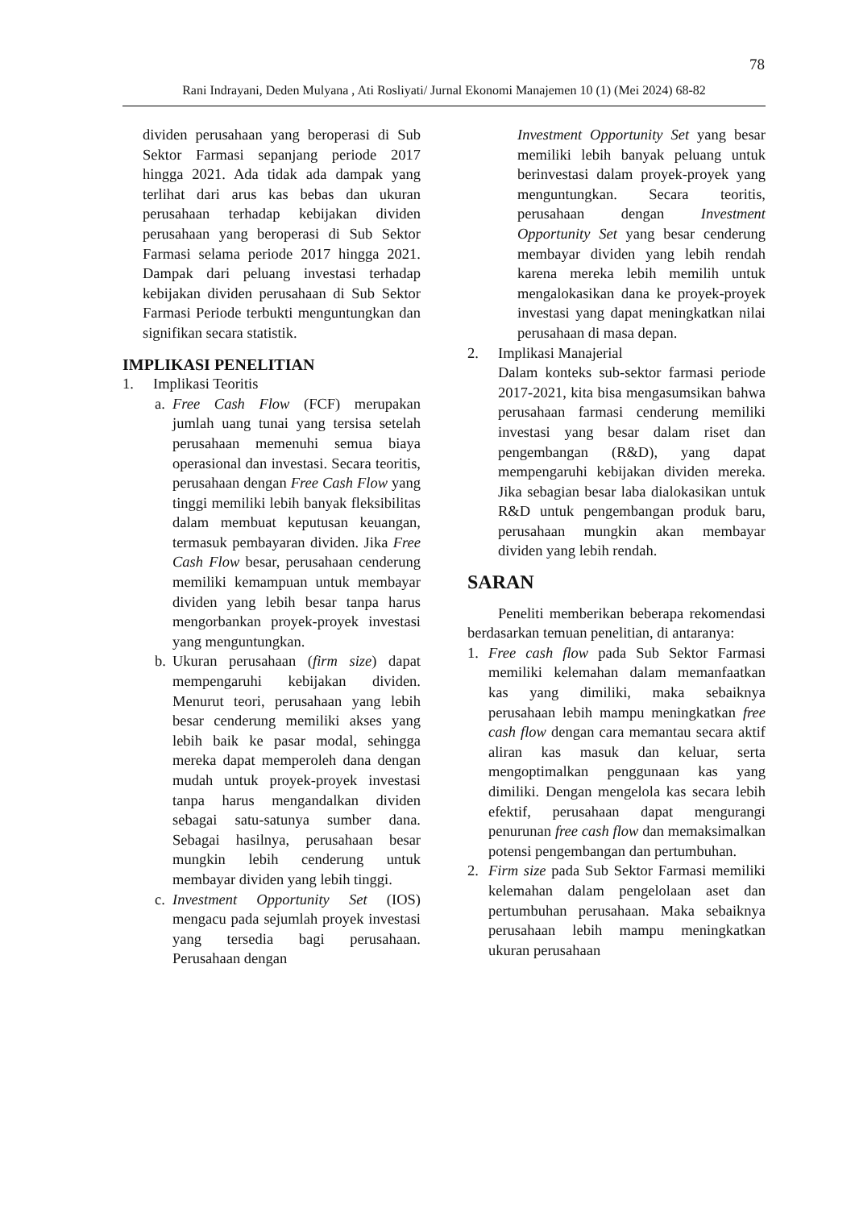78
Rani Indrayani, Deden Mulyana , Ati Rosliyati/ Jurnal Ekonomi Manajemen 10 (1) (Mei 2024) 68-82
dividen perusahaan yang beroperasi di Sub Sektor Farmasi sepanjang periode 2017 hingga 2021. Ada tidak ada dampak yang terlihat dari arus kas bebas dan ukuran perusahaan terhadap kebijakan dividen perusahaan yang beroperasi di Sub Sektor Farmasi selama periode 2017 hingga 2021. Dampak dari peluang investasi terhadap kebijakan dividen perusahaan di Sub Sektor Farmasi Periode terbukti menguntungkan dan signifikan secara statistik.
IMPLIKASI PENELITIAN
1. Implikasi Teoritis
a. Free Cash Flow (FCF) merupakan jumlah uang tunai yang tersisa setelah perusahaan memenuhi semua biaya operasional dan investasi. Secara teoritis, perusahaan dengan Free Cash Flow yang tinggi memiliki lebih banyak fleksibilitas dalam membuat keputusan keuangan, termasuk pembayaran dividen. Jika Free Cash Flow besar, perusahaan cenderung memiliki kemampuan untuk membayar dividen yang lebih besar tanpa harus mengorbankan proyek-proyek investasi yang menguntungkan.
b. Ukuran perusahaan (firm size) dapat mempengaruhi kebijakan dividen. Menurut teori, perusahaan yang lebih besar cenderung memiliki akses yang lebih baik ke pasar modal, sehingga mereka dapat memperoleh dana dengan mudah untuk proyek-proyek investasi tanpa harus mengandalkan dividen sebagai satu-satunya sumber dana. Sebagai hasilnya, perusahaan besar mungkin lebih cenderung untuk membayar dividen yang lebih tinggi.
c. Investment Opportunity Set (IOS) mengacu pada sejumlah proyek investasi yang tersedia bagi perusahaan. Perusahaan dengan
Investment Opportunity Set yang besar memiliki lebih banyak peluang untuk berinvestasi dalam proyek-proyek yang menguntungkan. Secara teoritis, perusahaan dengan Investment Opportunity Set yang besar cenderung membayar dividen yang lebih rendah karena mereka lebih memilih untuk mengalokasikan dana ke proyek-proyek investasi yang dapat meningkatkan nilai perusahaan di masa depan.
2. Implikasi Manajerial
Dalam konteks sub-sektor farmasi periode 2017-2021, kita bisa mengasumsikan bahwa perusahaan farmasi cenderung memiliki investasi yang besar dalam riset dan pengembangan (R&D), yang dapat mempengaruhi kebijakan dividen mereka. Jika sebagian besar laba dialokasikan untuk R&D untuk pengembangan produk baru, perusahaan mungkin akan membayar dividen yang lebih rendah.
SARAN
Peneliti memberikan beberapa rekomendasi berdasarkan temuan penelitian, di antaranya:
1. Free cash flow pada Sub Sektor Farmasi memiliki kelemahan dalam memanfaatkan kas yang dimiliki, maka sebaiknya perusahaan lebih mampu meningkatkan free cash flow dengan cara memantau secara aktif aliran kas masuk dan keluar, serta mengoptimalkan penggunaan kas yang dimiliki. Dengan mengelola kas secara lebih efektif, perusahaan dapat mengurangi penurunan free cash flow dan memaksimalkan potensi pengembangan dan pertumbuhan.
2. Firm size pada Sub Sektor Farmasi memiliki kelemahan dalam pengelolaan aset dan pertumbuhan perusahaan. Maka sebaiknya perusahaan lebih mampu meningkatkan ukuran perusahaan